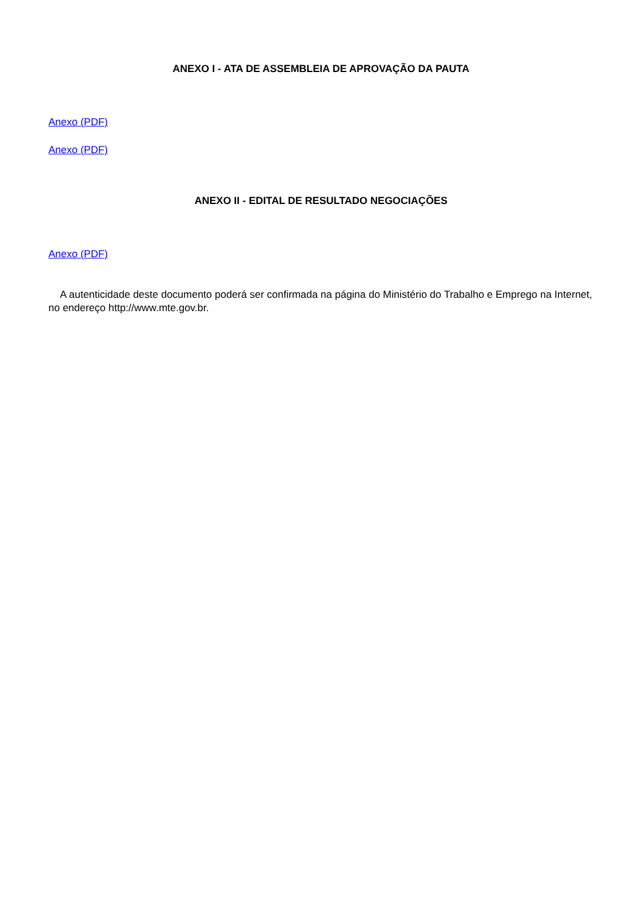ANEXO I - ATA DE ASSEMBLEIA DE APROVAÇÃO DA PAUTA
Anexo (PDF)
Anexo (PDF)
ANEXO II - EDITAL DE RESULTADO NEGOCIAÇÕES
Anexo (PDF)
A autenticidade deste documento poderá ser confirmada na página do Ministério do Trabalho e Emprego na Internet, no endereço http://www.mte.gov.br.